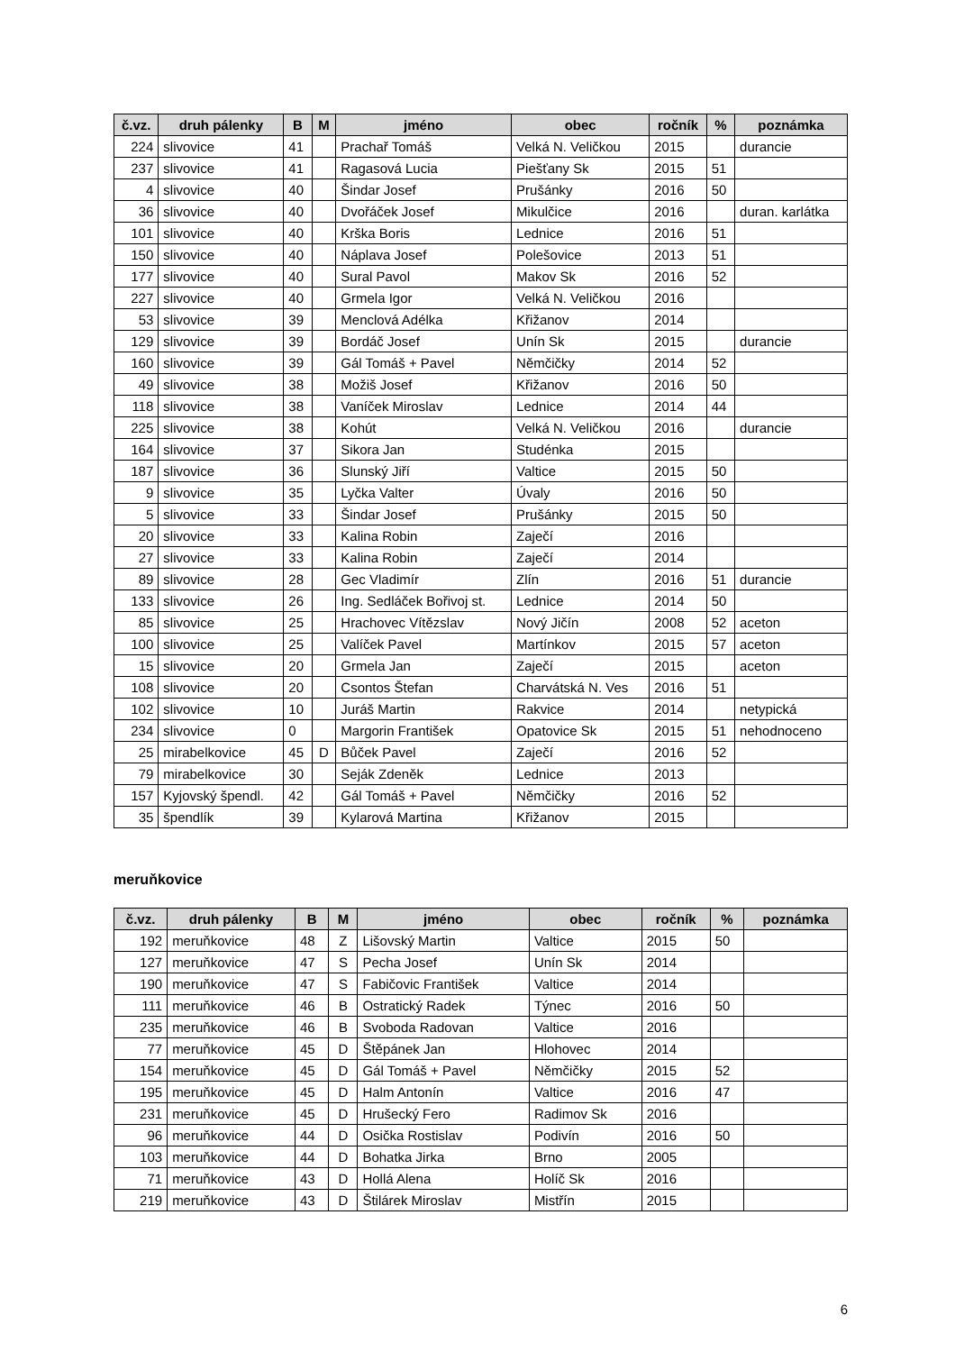| č.vz. | druh pálenky | B | M | jméno | obec | ročník | % | poznámka |
| --- | --- | --- | --- | --- | --- | --- | --- | --- |
| 224 | slivovice | 41 | | Prachař Tomáš | Velká N. Veličkou | 2015 | | durancie |
| 237 | slivovice | 41 | | Ragasová Lucia | Piešťany Sk | 2015 | 51 | |
| 4 | slivovice | 40 | | Šindar Josef | Prušánky | 2016 | 50 | |
| 36 | slivovice | 40 | | Dvořáček Josef | Mikulčice | 2016 | | duran. karlátka |
| 101 | slivovice | 40 | | Krška Boris | Lednice | 2016 | 51 | |
| 150 | slivovice | 40 | | Náplava Josef | Polešovice | 2013 | 51 | |
| 177 | slivovice | 40 | | Sural Pavol | Makov Sk | 2016 | 52 | |
| 227 | slivovice | 40 | | Grmela Igor | Velká N. Veličkou | 2016 | | |
| 53 | slivovice | 39 | | Menclová Adélka | Křižanov | 2014 | | |
| 129 | slivovice | 39 | | Bordáč Josef | Unín Sk | 2015 | | durancie |
| 160 | slivovice | 39 | | Gál Tomáš + Pavel | Němčičky | 2014 | 52 | |
| 49 | slivovice | 38 | | Možiš Josef | Křižanov | 2016 | 50 | |
| 118 | slivovice | 38 | | Vaníček Miroslav | Lednice | 2014 | 44 | |
| 225 | slivovice | 38 | | Kohút | Velká N. Veličkou | 2016 | | durancie |
| 164 | slivovice | 37 | | Sikora Jan | Studénka | 2015 | | |
| 187 | slivovice | 36 | | Slunský Jiří | Valtice | 2015 | 50 | |
| 9 | slivovice | 35 | | Lyčka Valter | Úvaly | 2016 | 50 | |
| 5 | slivovice | 33 | | Šindar Josef | Prušánky | 2015 | 50 | |
| 20 | slivovice | 33 | | Kalina Robin | Zaječí | 2016 | | |
| 27 | slivovice | 33 | | Kalina Robin | Zaječí | 2014 | | |
| 89 | slivovice | 28 | | Gec Vladimír | Zlín | 2016 | 51 | durancie |
| 133 | slivovice | 26 | | Ing. Sedláček Bořivoj st. | Lednice | 2014 | 50 | |
| 85 | slivovice | 25 | | Hrachovec Vítězslav | Nový Jičín | 2008 | 52 | aceton |
| 100 | slivovice | 25 | | Valíček Pavel | Martínkov | 2015 | 57 | aceton |
| 15 | slivovice | 20 | | Grmela Jan | Zaječí | 2015 | | aceton |
| 108 | slivovice | 20 | | Csontos Štefan | Charvátská N. Ves | 2016 | 51 | |
| 102 | slivovice | 10 | | Juráš Martin | Rakvice | 2014 | | netypická |
| 234 | slivovice | 0 | | Margorin František | Opatovice Sk | 2015 | 51 | nehodnoceno |
| 25 | mirabelkovice | 45 | D | Bůček Pavel | Zaječí | 2016 | 52 | |
| 79 | mirabelkovice | 30 | | Seják Zdeněk | Lednice | 2013 | | |
| 157 | Kyjovský špendl. | 42 | | Gál Tomáš + Pavel | Němčičky | 2016 | 52 | |
| 35 | špendlík | 39 | | Kylarová Martina | Křižanov | 2015 | | |
meruňkovice
| č.vz. | druh pálenky | B | M | jméno | obec | ročník | % | poznámka |
| --- | --- | --- | --- | --- | --- | --- | --- | --- |
| 192 | meruňkovice | 48 | Z | Lišovský Martin | Valtice | 2015 | 50 | |
| 127 | meruňkovice | 47 | S | Pecha Josef | Unín Sk | 2014 | | |
| 190 | meruňkovice | 47 | S | Fabičovic František | Valtice | 2014 | | |
| 111 | meruňkovice | 46 | B | Ostratický Radek | Týnec | 2016 | 50 | |
| 235 | meruňkovice | 46 | B | Svoboda Radovan | Valtice | 2016 | | |
| 77 | meruňkovice | 45 | D | Štěpánek Jan | Hlohovec | 2014 | | |
| 154 | meruňkovice | 45 | D | Gál Tomáš + Pavel | Němčičky | 2015 | 52 | |
| 195 | meruňkovice | 45 | D | Halm Antonín | Valtice | 2016 | 47 | |
| 231 | meruňkovice | 45 | D | Hrušecký Fero | Radimov Sk | 2016 | | |
| 96 | meruňkovice | 44 | D | Osička Rostislav | Podivín | 2016 | 50 | |
| 103 | meruňkovice | 44 | D | Bohatka Jirka | Brno | 2005 | | |
| 71 | meruňkovice | 43 | D | Hollá Alena | Holíč Sk | 2016 | | |
| 219 | meruňkovice | 43 | D | Štilárek Miroslav | Mistřín | 2015 | | |
6